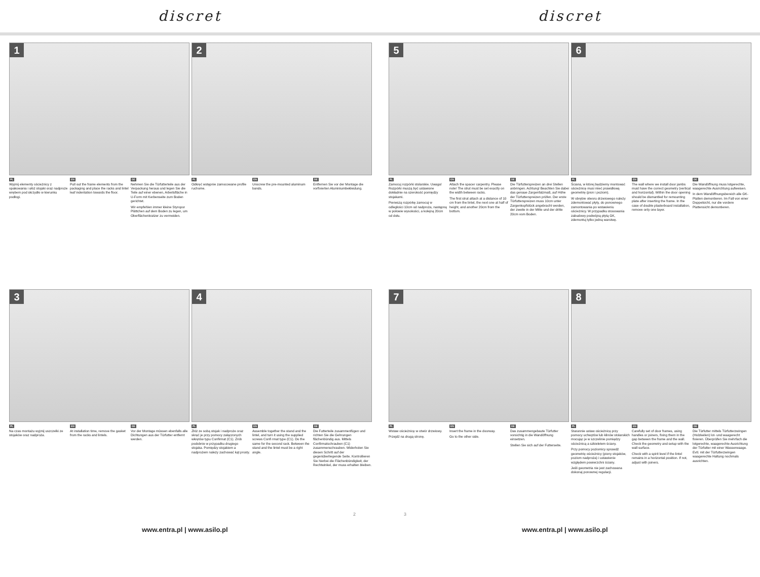discret discret
1
PL
Wyjmij elementy ościeżnicy z opakowania i ułóż stojaki oraz nadproże wrębem pod skrzydło w kierunku podłogi.
EN
Pull out the frame elements from the packaging and place the racks and lintel leaf indentation towards the floor.
DE
Nehmen Sie die Türfutterteile aus der Verpackung heraus und legen Sie die Teile auf einer ebenen, Arbeitsfläche in U-Form mit Kerbenseite zum Boden gerichtet.
Wir empfehlen immer kleine Styropor Plättchen auf dem Boden zu legen, um Oberflächenkratzer zu vermeiden.
2
PL
Odkręć wstępnie zamocowane profile ruchome.
EN
Unscrew the pre-mounted aluminum bands.
DE
Entfernen Sie vor der Montage die vorfixierten Aluminiumbekleidung.
3
PL
Na czas montażu wyjmij uszczelki ze stojaków oraz nadproża.
EN
At installation time, remove the gasket from the racks and lintels.
DE
Vor der Montage müssen ebenfalls alle Dichtungen aus der Türfutter entfernt werden.
4
PL
Złóż ze sobą stojak i nadproże oraz skręć je przy pomocy załączonych wkrętów typu Confirmat (C1). Zrób podobnie w przypadku drugiego stojaka. Pomiędzy stojakiem a nadprożem należy zachować kąt prosty.
EN
Assemble together the stand and the lintel, and turn it using the supplied screws Confi rmat type (C1). Do the same for the second rack. Between the stand and the lintel must be a right angle.
DE
Die Futterteile zusammenfügen und richten Sie die Gehrungen flächenbündig aus. Mittels Confirmatschrauben (C1) zusammenschrauben. Widerholen Sie diesen Schritt auf der gegenüberliegende Seite. Kontrollieren Sie hierbei die Flächenbündigkeit, der Rechtwinkel, der muss erhalten bleiben.
5
PL
Zamocuj rozpórki stolarskie. Uwaga! Rozpórki muszą być ustawione dokładnie na szerokość pomiędzy stojakami.
Pierwszą rozpórkę zamocuj w odległości 10cm od nadproża, następną w połowie wysokości, a kolejną 20cm od dołu.
EN
Attach the spacer carpentry. Please note! The strut must be set exactly on the width between racks.
The first strut attach at a distance of 10 cm from the lintel, the next one at half of height, and another 20cm from the bottom.
DE
Die Türfutterspreizen an drei Stellen anbringen. Achtung! Beachten Sie dabei das genaue Zargenfalzmaß, auf Höhe der Türfutterspreizen prüfen. Der erste Türfutterspreizen muss 10cm unter Zargenkopfstück angebracht werden, der zweite in der Mitte und der dritte 20cm vom Boden.
6
PL
Ściana, w której będziemy montować ościeżnicę musi mieć prawidłową geometrię (pion i poziom).
W obrębie otworu drzwiowego należy zdemontować płyty, do ponownego zamontowania po wstawieniu ościeżnicy. W przypadku stosowania zabudowy podwójną płytą GK, zdemontuj tylko jedną warstwę.
EN
The wall where we install door jambs must have the correct geometry (vertical and horizontal). Within the door opening should be dismantled for remounting plate after inserting the frame. In the case of double plasterboard installation, remove only one layer.
DE
Die Wandöffnung muss lotgerechte, waagerechte Ausrichtung aufweisen.
In dem Wandöffnungsbereich alle GK-Platten demontieren. Im Fall von einer Doppelsicht, nur die vordere Plattensicht demontieren.
7
PL
Wstaw ościeżnicę w otwór drzwiowy.
Przejdź na drugą stronę.
EN
Insert the frame in the doorway.
Go to the other side.
DE
Das zusammengebaute Türfutter vorsichtig in die Wandöffnung einsetzen.
Stellen Sie sich auf der Futterseite.
8
PL
Starannie ustaw ościeżnicę przy pomocy uchwytów lub klinów stolarskich mocując je w szczelinie pomiędzy ościeżnicą a szkieletem ściany.
Przy pomocy poziomicy sprawdź geometrię ościeżnicy (piony stojaków, poziom nadproża) i ustawienie względem powierzchni ściany.
Jeśli geometria nie jest zachowana dokonaj ponownej regulacji.
EN
Carefully set of door frames, using handles or joiners, fixing them in the gap between the frame and the wall. Check the geometry and setup with the wall surface.
Check with a spirit level if the lintel remains in a horizontal position. If not, adjust with joiners.
DE
Die Türfutter mittels Türfutterzwingen (Holzkeilen) lot- und waagerecht fixieren. Überprüfen Sie mehrfach die lotgerechte, waagerechte Ausrichtung der Türfutter mit einer Wasserwaage. Evtl. mit der Türfutterzwingen waagerechte Haltung nochmals ausrichten.
2 3
www.entra.pl | www.asilo.pl www.entra.pl | www.asilo.pl